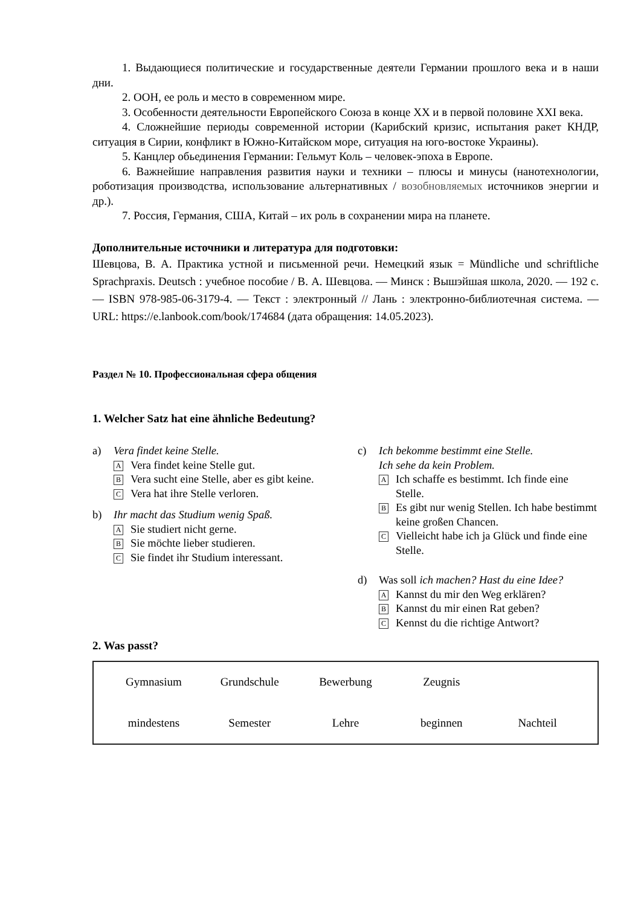1. Выдающиеся политические и государственные деятели Германии прошлого века и в наши дни.
2. ООН, ее роль и место в современном мире.
3. Особенности деятельности Европейского Союза в конце XX и в первой половине XXI века.
4. Сложнейшие периоды современной истории (Карибский кризис, испытания ракет КНДР, ситуация в Сирии, конфликт в Южно-Китайском море, ситуация на юго-востоке Украины).
5. Канцлер обьединения Германии: Гельмут Коль – человек-эпоха в Европе.
6. Важнейшие направления развития науки и техники – плюсы и минусы (нанотехнологии, роботизация производства, использование альтернативных / возобновляемых источников энергии и др.).
7. Россия, Германия, США, Китай – их роль в сохранении мира на планете.
Дополнительные источники и литература для подготовки:
Шевцова, В. А. Практика устной и письменной речи. Немецкий язык = Mündliche und schriftliche Sprachpraxis. Deutsch : учебное пособие / В. А. Шевцова. — Минск : Вышэйшая школа, 2020. — 192 с. — ISBN 978-985-06-3179-4. — Текст : электронный // Лань : электронно-библиотечная система. — URL: https://e.lanbook.com/book/174684 (дата обращения: 14.05.2023).
Раздел № 10. Профессиональная сфера общения
1. Welcher Satz hat eine ähnliche Bedeutung?
a) Vera findet keine Stelle.
A Vera findet keine Stelle gut.
B Vera sucht eine Stelle, aber es gibt keine.
C Vera hat ihre Stelle verloren.
b) Ihr macht das Studium wenig Spaß.
A Sie studiert nicht gerne.
B Sie möchte lieber studieren.
C Sie findet ihr Studium interessant.
c) Ich bekomme bestimmt eine Stelle.
Ich sehe da kein Problem.
A Ich schaffe es bestimmt. Ich finde eine Stelle.
B Es gibt nur wenig Stellen. Ich habe bestimmt keine großen Chancen.
C Vielleicht habe ich ja Glück und finde eine Stelle.
d) Was soll ich machen? Hast du eine Idee?
A Kannst du mir den Weg erklären?
B Kannst du mir einen Rat geben?
C Kennst du die richtige Antwort?
2. Was passt?
Gymnasium Grundschule Bewerbung Zeugnis mindestens Semester Lehre beginnen Nachteil